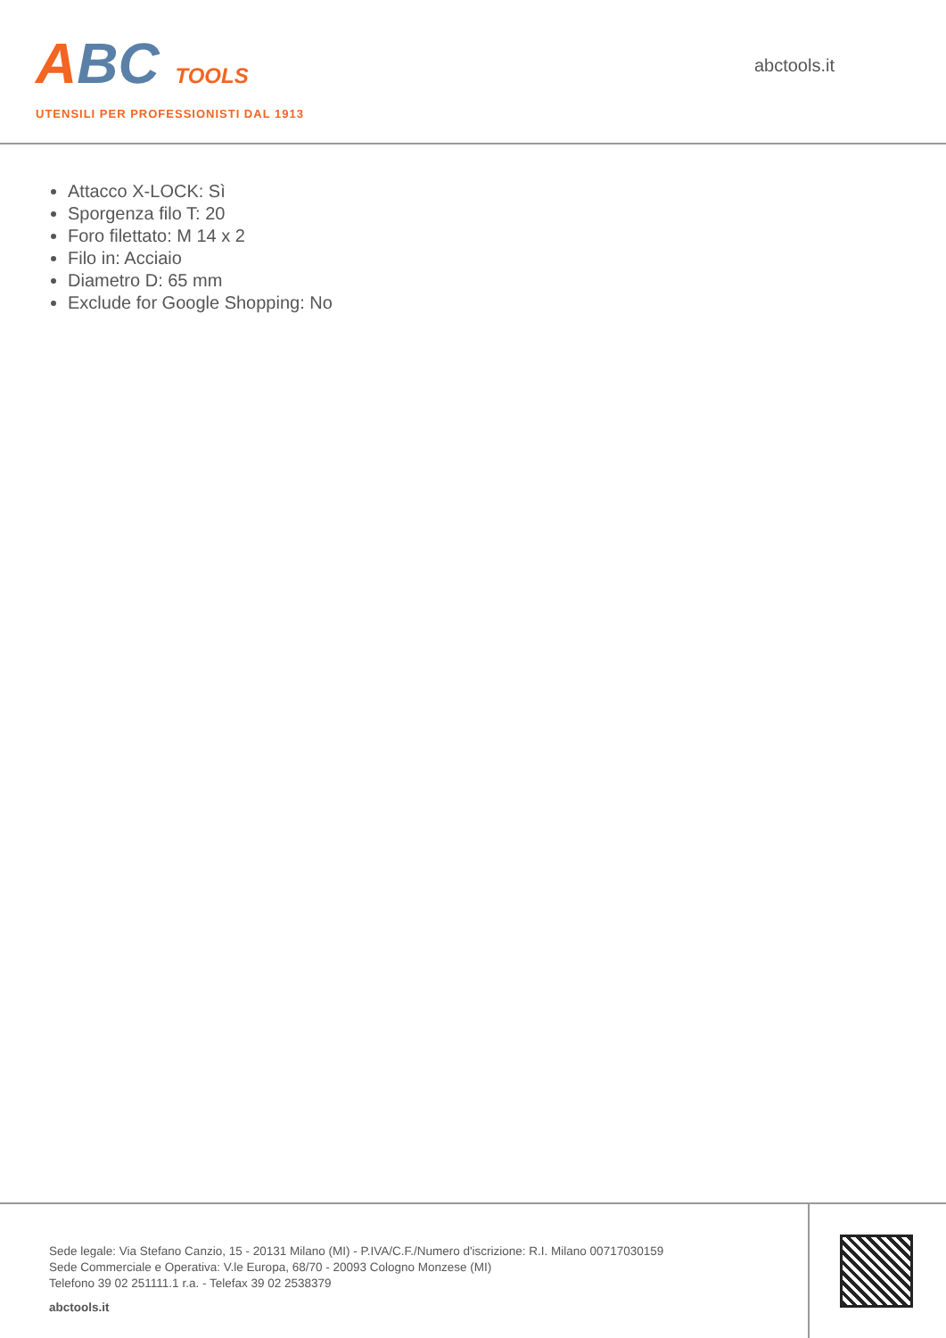ABC TOOLS
UTENSILI PER PROFESSIONISTI DAL 1913
abctools.it
Attacco X-LOCK: Sì
Sporgenza filo T: 20
Foro filettato: M 14 x 2
Filo in: Acciaio
Diametro D: 65 mm
Exclude for Google Shopping: No
Sede legale: Via Stefano Canzio, 15 - 20131 Milano (MI) - P.IVA/C.F./Numero d'iscrizione: R.I. Milano 00717030159
Sede Commerciale e Operativa: V.le Europa, 68/70 - 20093 Cologno Monzese (MI)
Telefono 39 02 251111.1 r.a. - Telefax 39 02 2538379
abctools.it